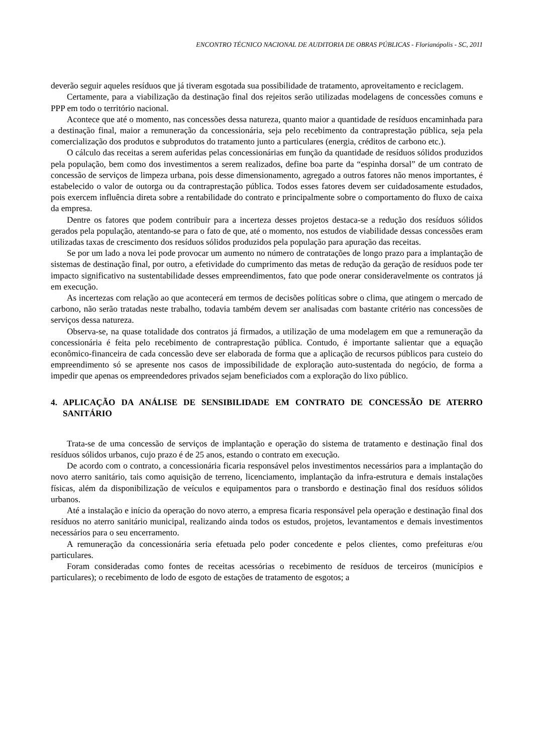ENCONTRO TÉCNICO NACIONAL DE AUDITORIA DE OBRAS PÚBLICAS - Florianópolis - SC, 2011
deverão seguir aqueles resíduos que já tiveram esgotada sua possibilidade de tratamento, aproveitamento e reciclagem.
Certamente, para a viabilização da destinação final dos rejeitos serão utilizadas modelagens de concessões comuns e PPP em todo o território nacional.
Acontece que até o momento, nas concessões dessa natureza, quanto maior a quantidade de resíduos encaminhada para a destinação final, maior a remuneração da concessionária, seja pelo recebimento da contraprestação pública, seja pela comercialização dos produtos e subprodutos do tratamento junto a particulares (energia, créditos de carbono etc.).
O cálculo das receitas a serem auferidas pelas concessionárias em função da quantidade de resíduos sólidos produzidos pela população, bem como dos investimentos a serem realizados, define boa parte da “espinha dorsal” de um contrato de concessão de serviços de limpeza urbana, pois desse dimensionamento, agregado a outros fatores não menos importantes, é estabelecido o valor de outorga ou da contraprestação pública. Todos esses fatores devem ser cuidadosamente estudados, pois exercem influência direta sobre a rentabilidade do contrato e principalmente sobre o comportamento do fluxo de caixa da empresa.
Dentre os fatores que podem contribuir para a incerteza desses projetos destaca-se a redução dos resíduos sólidos gerados pela população, atentando-se para o fato de que, até o momento, nos estudos de viabilidade dessas concessões eram utilizadas taxas de crescimento dos resíduos sólidos produzidos pela população para apuração das receitas.
Se por um lado a nova lei pode provocar um aumento no número de contratações de longo prazo para a implantação de sistemas de destinação final, por outro, a efetividade do cumprimento das metas de redução da geração de resíduos pode ter impacto significativo na sustentabilidade desses empreendimentos, fato que pode onerar consideravelmente os contratos já em execução.
As incertezas com relação ao que acontecerá em termos de decisões políticas sobre o clima, que atingem o mercado de carbono, não serão tratadas neste trabalho, todavia também devem ser analisadas com bastante critério nas concessões de serviços dessa natureza.
Observa-se, na quase totalidade dos contratos já firmados, a utilização de uma modelagem em que a remuneração da concessionária é feita pelo recebimento de contraprestação pública. Contudo, é importante salientar que a equação econômico-financeira de cada concessão deve ser elaborada de forma que a aplicação de recursos públicos para custeio do empreendimento só se apresente nos casos de impossibilidade de exploração auto-sustentada do negócio, de forma a impedir que apenas os empreendedores privados sejam beneficiados com a exploração do lixo público.
4. APLICAÇÃO DA ANÁLISE DE SENSIBILIDADE EM CONTRATO DE CONCESSÃO DE ATERRO SANITÁRIO
Trata-se de uma concessão de serviços de implantação e operação do sistema de tratamento e destinação final dos resíduos sólidos urbanos, cujo prazo é de 25 anos, estando o contrato em execução.
De acordo com o contrato, a concessionária ficaria responsável pelos investimentos necessários para a implantação do novo aterro sanitário, tais como aquisição de terreno, licenciamento, implantação da infra-estrutura e demais instalações físicas, além da disponibilização de veículos e equipamentos para o transbordo e destinação final dos resíduos sólidos urbanos.
Até a instalação e início da operação do novo aterro, a empresa ficaria responsável pela operação e destinação final dos resíduos no aterro sanitário municipal, realizando ainda todos os estudos, projetos, levantamentos e demais investimentos necessários para o seu encerramento.
A remuneração da concessionária seria efetuada pelo poder concedente e pelos clientes, como prefeituras e/ou particulares.
Foram consideradas como fontes de receitas acessórias o recebimento de resíduos de terceiros (municípios e particulares); o recebimento de lodo de esgoto de estações de tratamento de esgotos; a